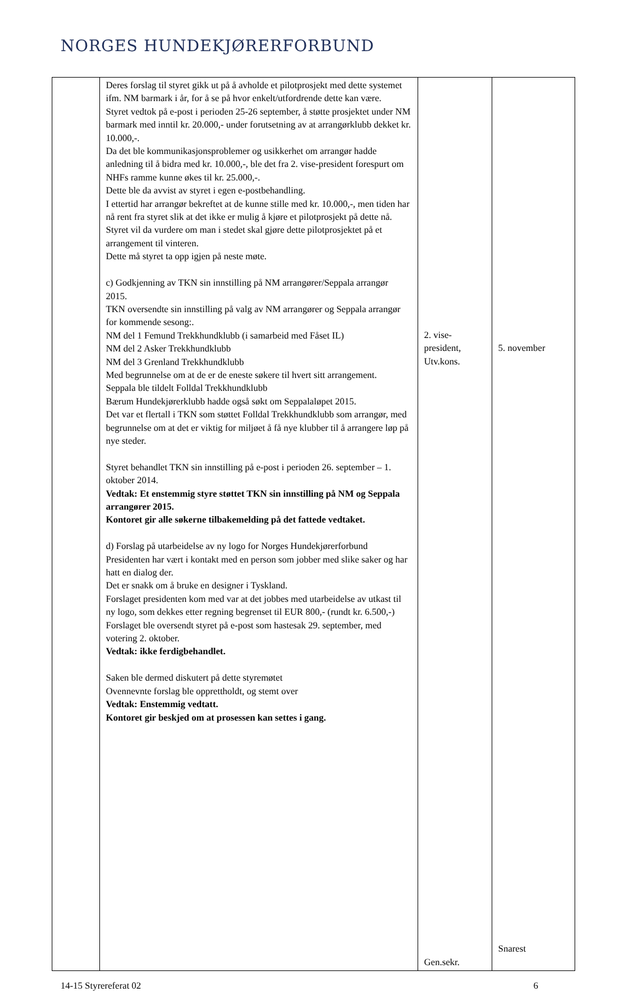NORGES HUNDEKJØRERFORBUND
| | Deres forslag til styret gikk ut på å avholde et pilotprosjekt med dette systemet ifm. NM barmark i år, for å se på hvor enkelt/utfordrende dette kan være. Styret vedtok på e-post i perioden 25-26 september, å støtte prosjektet under NM barmark med inntil kr. 20.000,- under forutsetning av at arrangørklubb dekket kr. 10.000,-. Da det ble kommunikasjonsproblemer og usikkerhet om arrangør hadde anledning til å bidra med kr. 10.000,-, ble det fra 2. vise-president forespurt om NHFs ramme kunne økes til kr. 25.000,-. Dette ble da avvist av styret i egen e-postbehandling. I ettertid har arrangør bekreftet at de kunne stille med kr. 10.000,-, men tiden har nå rent fra styret slik at det ikke er mulig å kjøre et pilotprosjekt på dette nå. Styret vil da vurdere om man i stedet skal gjøre dette pilotprosjektet på et arrangement til vinteren. Dette må styret ta opp igjen på neste møte. c) Godkjenning av TKN sin innstilling på NM arrangører/Seppala arrangør 2015. TKN oversendte sin innstilling på valg av NM arrangører og Seppala arrangør for kommende sesong:. NM del 1 Femund Trekkhundklubb (i samarbeid med Fåset IL) NM del 2 Asker Trekkhundklubb NM del 3 Grenland Trekkhundklubb Med begrunnelse om at de er de eneste søkere til hvert sitt arrangement. Seppala ble tildelt Folldal Trekkhundklubb Bærum Hundekjørerklubb hadde også søkt om Seppalaløpet 2015. Det var et flertall i TKN som støttet Folldal Trekkhundklubb som arrangør, med begrunnelse om at det er viktig for miljøet å få nye klubber til å arrangere løp på nye steder. Styret behandlet TKN sin innstilling på e-post i perioden 26. september – 1. oktober 2014. Vedtak: Et enstemmig styre støttet TKN sin innstilling på NM og Seppala arrangører 2015. Kontoret gir alle søkerne tilbakemelding på det fattede vedtaket. d) Forslag på utarbeidelse av ny logo for Norges Hundekjørerforbund Presidenten har vært i kontakt med en person som jobber med slike saker og har hatt en dialog der. Det er snakk om å bruke en designer i Tyskland. Forslaget presidenten kom med var at det jobbes med utarbeidelse av utkast til ny logo, som dekkes etter regning begrenset til EUR 800,- (rundt kr. 6.500,-) Forslaget ble oversendt styret på e-post som hastesak 29. september, med votering 2. oktober. Vedtak: ikke ferdigbehandlet. Saken ble dermed diskutert på dette styremøtet Ovennevnte forslag ble opprettholdt, og stemt over Vedtak: Enstemmig vedtatt. Kontoret gir beskjed om at prosessen kan settes i gang. | 2. vise-president, Utv.kons. Gen.sekr. | 5. november Snarest |
14-15 Styrereferat 02 6